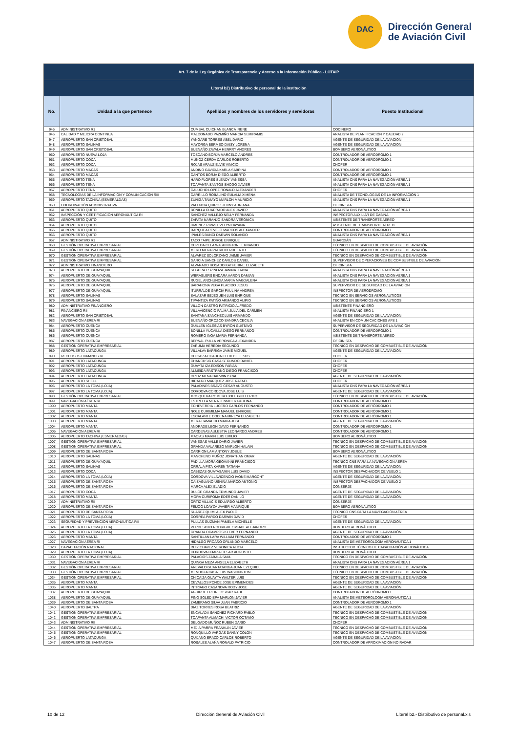DAC
Dirección General
de Aviación Civil
| Art. 7 de la Ley Orgánica de Transparencia y Acceso a la Información Pública - LOTAIP | | | |
| Literal b2) Distributivo de personal de la institución | | | |
| No. | Unidad a la que pertenece | Apellidos y nombres de los servidores y servidoras | Puesto Institucional |
| 945 | ADMINISTRATIVO R1 | CUMBAL CUICHAN BLANCA IRENE | COCINERO |
| 946 | CALIDAD Y MEJORA CONTINUA | MALDONADO PAZMIÑO MARCIA SEMIRAMIS | ANALISTA DE PLANIFICACIÓN Y CALIDAD 2 |
| 947 | AEROPUERTO SAN CRISTÓBAL | YANGARE TORRES ABEL DARIO | AGENTE DE SEGURIDAD DE LA AVIACIÓN |
| 948 | AEROPUERTO SALINAS | MAYORGA BERMEO DAISY LORENA | AGENTE DE SEGURIDAD DE LA AVIACIÓN |
| 949 | AEROPUERTO SAN CRISTÓBAL | BUENAÑO ZAVALA HENRRY ANDRES | BOMBERO AERONÁUTICO |
| 950 | AEROPUERTO NUEVA LOJA | TOSCANO BORJA MARCELO ANDRES | CONTROLADOR DE AERÓDROMO 1 |
| 951 | AEROPUERTO COCA | MUÑOZ CERDA CARLOS ROBERTO | CONTROLADOR DE AERÓDROMO 1 |
| 952 | AEROPUERTO COCA | ROJAS ARAUZ ELVIS VINICIO | CHOFER |
| 953 | AEROPUERTO MACAS | ANDINO GAVIDIA KARLA SABRINA | CONTROLADOR DE AERÓDROMO 1 |
| 954 | AEROPUERTO MACAS | CANTOS BORJA DIEGO ALBERTO | CONTROLADOR DE AERÓDROMO 1 |
| 955 | AEROPUERTO TENA | HARO FLORES SLENDY VANESSA | ANALISTA CNS PARA LA NAVEGACIÓN AÉREA 1 |
| 956 | AEROPUERTO TENA | TOAPANTA SANTOS SHOGO XAVIER | ANALISTA CNS PARA LA NAVEGACIÓN AÉREA 1 |
| 957 | AEROPUERTO TENA | CALUCHO LOPEZ RONALD ALEXANDER | CHOFER |
| 958 | TECNOLOGÍAS DE LA INFORMACIÓN Y COMUNICACIÓN RIII | CARRILLO ROBALINO EULALIA XIMENA | ANALISTA DE TECNOLOGÍAS DE LA INFORMACIÓN 1 |
| 959 | AEROPUERTO TACHINA (ESMERALDAS) | ZUÑIGA TAMAYO MARLON MAURICIO | ANALISTA CNS PARA LA NAVEGACIÓN AÉREA 1 |
| 960 | COORDINACIÓN ADMINISTRATIVA | VALENCIA QUIROZ JENNY ADRIANA | OFICINISTA |
| 961 | AEROPUERTO QUITO | BONILLA CUADRADO ALEX JAVIER | ANALISTA CNS PARA LA NAVEGACIÓN AÉREA 1 |
| 962 | INSPECCIÓN Y CERTIFICACIÓN AERONÁUTICA RI | SANCHEZ VALLEJO NELLY FERNANDA | INSPECTOR AUXILIAR DE CABINA |
| 963 | AEROPUERTO QUITO | ZAPATA NARANJO SANDRA VERONICA | ASISTENTE DE TRANSPORTE AÉREO |
| 964 | AEROPUERTO QUITO | JIMENEZ RIVAS EVELYN DAYANA | ASISTENTE DE TRANSPORTE AÉREO |
| 965 | AEROPUERTO QUITO | DARQUEA REVELO MARCOS ALEXANDER | CONTROLADOR DE AERÓDROMO 1 |
| 966 | AEROPUERTO QUITO | IPIALES BUNCI DARWIN ROLANDO | ANALISTA CNS PARA LA NAVEGACIÓN AÉREA 1 |
| 967 | ADMINISTRATIVO R1 | TACO TAIPE JORGE ENRIQUE | GUARDIÁN |
| 968 | GESTIÓN OPERATIVA EMPRESARIAL | CEPEDA CELA WASHINGTON FERNANDO | TÉCNICO EN DESPACHO DE COMBUSTIBLE DE AVIACIÓN |
| 969 | GESTIÓN OPERATIVA EMPRESARIAL | MERO MERA PATRICIO ROBERTO | TÉCNICO EN DESPACHO DE COMBUSTIBLE DE AVIACIÓN |
| 970 | GESTIÓN OPERATIVA EMPRESARIAL | ALVAREZ SOLORZANO JAIME JAVIER | TÉCNICO EN DESPACHO DE COMBUSTIBLE DE AVIACIÓN |
| 971 | GESTIÓN OPERATIVA EMPRESARIAL | GARCIA SANCHEZ CARLOS DANIEL | SUPERVISOR DE OPERACIONES DE COMBUSTIBLE DE AVIACIÓN |
| 972 | ADMINISTRATIVO FINANCIERO | ALVARADO ROSADO KATHERINE ELIZABETH | OFICINISTA |
| 973 | AEROPUERTO DE GUAYAQUIL | SEGURA ESPINOZA JANINA JUANA | ANALISTA CNS PARA LA NAVEGACIÓN AÉREA 1 |
| 974 | AEROPUERTO DE GUAYAQUIL | WBRASLERS ENDARA AARON DAMIAN | ANALISTA CNS PARA LA NAVEGACIÓN AÉREA 1 |
| 975 | AEROPUERTO DE GUAYAQUIL | RUGEL ANCHUNDIA MARIA MAGDALENA | ANALISTA CNS PARA LA NAVEGACIÓN AÉREA 1 |
| 976 | AEROPUERTO DE GUAYAQUIL | BARAHONA VEGA PLACIDO JESUS | SUPERVISOR DE SEGURIDAD DE LA AVIACIÓN |
| 977 | AEROPUERTO DE GUAYAQUIL | ITURRALDE GARCIA PAULINA ANDREA | INSPECTOR DE AERÓDROMO |
| 978 | AEROPUERTO SALINAS | SALAZAR BEJEGUEN LUIS ENRIQUE | TÉCNICO EN SERVICIOS AERONÁUTICOS |
| 979 | AEROPUERTO SALINAS | TIPANTIZA PATIÑO ARMANDO ALIPIO | TÉCNICO EN SERVICIOS AERONÁUTICOS |
| 980 | ADMINISTRATIVO FINANCIERO | VILLON CASTRO PATRICIO ALFREDO | ASISTENTE FINANCIERO |
| 981 | FINANCIERO RII | VILLAVICENCIO PALMA JULIA DEL CARMEN | ANALISTA FINANCIERO 1 |
| 982 | AEROPUERTO SAN CRISTÓBAL | SANTANA SANCHEZ LUIS ARMANDO | AGENTE DE SEGURIDAD DE LA AVIACIÓN |
| 983 | NAVEGACIÓN AÉREA RI | BUENAÑO OROZCO SANDRA CECILIA | ANALISTA EN COMUNICACIONES AFS 1 |
| 984 | AEROPUERTO CUENCA | GUILLEN IGLESIAS BYRON GUSTAVO | SUPERVISOR DE SEGURIDAD DE LA AVIACIÓN |
| 985 | AEROPUERTO CUENCA | BONILLA YUCAILLA DIEGO FERNANDO | CONTROLADOR DE AERÓDROMO 1 |
| 986 | AEROPUERTO CUENCA | ROMERO INGA MARIA FERNANDA | ASISTENTE DE TRANSPORTE AÉREO |
| 987 | AEROPUERTO CUENCA | BERNAL PULLA VERONICA ALEXANDRA | OFICINISTA |
| 988 | GESTIÓN OPERATIVA EMPRESARIAL | ZARUMA HEREDIA SEGUNDO | TÉCNICO EN DESPACHO DE COMBUSTIBLE DE AVIACIÓN |
| 989 | AEROPUERTO LATACUNGA | VILLALVA BARRIGA JAIME MIGUEL | AGENTE DE SEGURIDAD DE LA AVIACIÓN |
| 990 | RECURSOS HUMANOS RI | CHICAIZA CHAUCA FELIX DE JESUS | CHOFER |
| 991 | AEROPUERTO LATACUNGA | CHANCUSIG CASA SEGUNDO DANIEL | CHOFER |
| 992 | AEROPUERTO LATACUNGA | GUAYTA IZA EDISON FABIAN | CHOFER |
| 993 | AEROPUERTO LATACUNGA | ALMEIDA PASTRANO DIEGO FRANCISCO | CHOFER |
| 994 | AEROPUERTO LATACUNGA | ORTIZ MENA DARWIN ISRAEL | AGENTE DE SEGURIDAD DE LA AVIACIÓN |
| 995 | AEROPUERTO SHELL | HIDALGO MARQUEZ JOSE RAFAEL | CHOFER |
| 996 | AEROPUERTO LA TOMA (LOJA) | PALADINES BRAVO CESAR AUGUSTO | ANALISTA CNS PARA LA NAVEGACIÓN AÉREA 1 |
| 997 | AEROPUERTO LA TOMA (LOJA) | CORDOVA CORDOVA JOSE LUIS | AGENTE DE SEGURIDAD DE LA AVIACIÓN |
| 998 | GESTIÓN OPERATIVA EMPRESARIAL | MOSQUERA ROMERO JOEL GUILLERMO | TÉCNICO EN DESPACHO DE COMBUSTIBLE DE AVIACIÓN |
| 999 | NAVEGACIÓN AÉREA RI | ESTRELLA MENA JENNIFER PAULINA | CONTROLADOR DE AERÓDROMO 1 |
| 1000 | AEROPUERTO MANTA | ECHEVERRIA LUCERO CARLOS FERNANDO | CONTROLADOR DE AERÓDROMO 1 |
| 1001 | AEROPUERTO MANTA | NOLE CURIMILMA MANUEL ENRIQUE | CONTROLADOR DE AERÓDROMO 1 |
| 1002 | AEROPUERTO MANTA | ESCALANTE CODENA MIREYA ELIZABETH | CONTROLADOR DE AERÓDROMO 1 |
| 1003 | AEROPUERTO MANTA | MERA CAMACHO MARIA JOSE | AGENTE DE SEGURIDAD DE LA AVIACIÓN |
| 1004 | AEROPUERTO MANTA | ANDRADE LEON DAVID FERNANDO | CONTROLADOR DE AERÓDROMO 1 |
| 1005 | NAVEGACIÓN AÉREA RI | CARDENAS AULESTIA LEONARDO ANDRES | CONTROLADOR DE AERÓDROMO 1 |
| 1006 | AEROPUERTO TACHINA (ESMERALDAS) | MACIAS MARIN LUIS EMILIO | BOMBERO AERONÁUTICO |
| 1007 | GESTIÓN OPERATIVA EMPRESARIAL | VANEGAS VALLE DARIO JAVIER | TÉCNICO EN DESPACHO DE COMBUSTIBLE DE AVIACIÓN |
| 1008 | GESTIÓN OPERATIVA EMPRESARIAL | GRANDA VALAREZO MARLON HALAIN | TÉCNICO EN DESPACHO DE COMBUSTIBLE DE AVIACIÓN |
| 1009 | AEROPUERTO DE SANTA ROSA | CARRION LAM ANTONY JOSUE | BOMBERO AERONÁUTICO |
| 1010 | AEROPUERTO SALINAS | MANCHENO MUÑOZ JONATHAN OMAR | AGENTE DE SEGURIDAD DE LA AVIACIÓN |
| 1011 | AEROPUERTO DE GUAYAQUIL | PADILLA MORA GEOVANNI FRANCISCO | TÉCNICO CNS PARA LA NAVEGACIÓN AÉREA |
| 1012 | AEROPUERTO SALINAS | ORRALA PITA KAREN TATIANA | AGENTE DE SEGURIDAD DE LA AVIACIÓN |
| 1013 | AEROPUERTO COCA | CABEZAS GUAYASAMIN LUIS DAVID | INSPECTOR DESPACHADOR DE VUELO 1 |
| 1014 | AEROPUERTO LA TOMA (LOJA) | CORDOVA VILLAVICENCIO IVONE MARGOHT | AGENTE DE SEGURIDAD DE LA AVIACIÓN |
| 1015 | AEROPUERTO DE SANTA ROSA | CAISAGUANO USHIÑA MARCO ANTONIO | INSPECTOR DESPACHADOR DE VUELO 2 |
| 1016 | AEROPUERTO DE SANTA ROSA | MARCA ALEX ELADIO | CONSERJE |
| 1017 | AEROPUERTO COCA | DULCE GRANDA EDMUNDO JAVIER | AGENTE DE SEGURIDAD DE LA AVIACIÓN |
| 1018 | AEROPUERTO MANTA | MORA CURIPOMA EDER DANILO | AGENTE DE SEGURIDAD DE LA AVIACIÓN |
| 1019 | ADMINISTRATIVO RII | ORTIZ VILLACIS EDUARDO ALBERTO | CONSERJE |
| 1020 | AEROPUERTO DE SANTA ROSA | FEIJOO LOAYZA JAVIER MANRIQUE | BOMBERO AERONÁUTICO |
| 1021 | AEROPUERTO DE SANTA ROSA | SUAREZ QUIMI ALEX PAOLO | TÉCNICO CNS PARA LA NAVEGACIÓN AÉREA |
| 1022 | AEROPUERTO LA TOMA (LOJA) | CORREA PARDO DARWIN DAVID | CHOFER |
| 1023 | SEGURIDAD Y PREVENCIÓN AERONÁUTICA RIII | PULLAS GUZMAN PAMELA MICHELLE | AGENTE DE SEGURIDAD DE LA AVIACIÓN |
| 1024 | AEROPUERTO LA TOMA (LOJA) | VERDESOTO RODRIGUEZ MIJAIL ALEJANDRO | BOMBERO AERONÁUTICO |
| 1025 | AEROPUERTO LA TOMA (LOJA) | GRANDA OCAMPOS KLEVER FERNANDO | AGENTE DE SEGURIDAD DE LA AVIACIÓN |
| 1026 | AEROPUERTO MANTA | SANTILLAN LARA WILLIAM FERNANDO | CONTROLADOR DE AERÓDROMO 1 |
| 1027 | NAVEGACIÓN AÉREA RI | HIDALGO PROAÑO ORLANDO MARCELO | ANALISTA DE METEOROLOGÍA AERONÁUTICA 1 |
| 1028 | CAPACITACIÓN NACIONAL | RUIZ CHAVEZ VERONICA ALICIA | INSTRUCTOR TÉCNICO DE CAPACITACIÓN AERONÁUTICA |
| 1029 | AEROPUERTO LA TOMA (LOJA) | CORDOVA LOAIZA CESAR AUGUSTO | BOMBERO AERONÁUTICO |
| 1030 | GESTIÓN OPERATIVA EMPRESARIAL | PALACIOS ZABALA SAUL | TÉCNICO EN DESPACHO DE COMBUSTIBLE DE AVIACIÓN |
| 1031 | NAVEGACIÓN AÉREA RI | QUINGA MEZA ANGELA ELIZABETH | ANALISTA CNS PARA LA NAVEGACIÓN AÉREA 1 |
| 1032 | GESTIÓN OPERATIVA EMPRESARIAL | AREVALO GUARTATANGA JUAN EZEQUIEL | TÉCNICO EN DESPACHO DE COMBUSTIBLE DE AVIACIÓN |
| 1033 | GESTIÓN OPERATIVA EMPRESARIAL | MENDOZA CASA LUIS WASHINGTON | TÉCNICO EN DESPACHO DE COMBUSTIBLE DE AVIACIÓN |
| 1034 | GESTIÓN OPERATIVA EMPRESARIAL | CHICAIZA GUAYTA WALTER LUIS | TÉCNICO EN DESPACHO DE COMBUSTIBLE DE AVIACIÓN |
| 1035 | AEROPUERTO MANTA | CEVALLOS PONCE JOSE EPIMENIDES | AGENTE DE SEGURIDAD DE LA AVIACIÓN |
| 1036 | AEROPUERTO MANTA | INTRIAGO CASANOVA RODY JOSE | AGENTE DE SEGURIDAD DE LA AVIACIÓN |
| 1037 | AEROPUERTO DE GUAYAQUIL | AGUIRRE FREIRE OSCAR RAUL | CONTROLADOR DE AERÓDROMO 1 |
| 1038 | AEROPUERTO DE GUAYAQUIL | PINO SOLEDISPA MARLON JAVIER | ANALISTA DE METEOROLOGÍA AERONÁUTICA 1 |
| 1039 | AEROPUERTO DE SANTA ROSA | ZAMBRANO SILVA JUAN FABRICIO | CONTROLADOR DE AERÓDROMO 1 |
| 1040 | AEROPUERTO BALTRA | DIAZ TORRES ROSA BEATRIZ | AGENTE DE SEGURIDAD DE LA AVIACIÓN |
| 1041 | GESTIÓN OPERATIVA EMPRESARIAL | ENCALADA SANCHEZ RICHARD PABLO | TÉCNICO EN DESPACHO DE COMBUSTIBLE DE AVIACIÓN |
| 1042 | GESTIÓN OPERATIVA EMPRESARIAL | TOAPANTA ALMACHI VICTOR OCTAVIO | TÉCNICO EN DESPACHO DE COMBUSTIBLE DE AVIACIÓN |
| 1043 | ADMINISTRATIVO RII | DELGADO MUÑOZ RUBEN DARIO | CHOFER |
| 1044 | GESTIÓN OPERATIVA EMPRESARIAL | MEJIA PARRA FRANKLIN JAVIER | TÉCNICO EN DESPACHO DE COMBUSTIBLE DE AVIACIÓN |
| 1045 | GESTIÓN OPERATIVA EMPRESARIAL | RONQUILLO VARGAS DANNY COLON | TÉCNICO EN DESPACHO DE COMBUSTIBLE DE AVIACIÓN |
| 1046 | AEROPUERTO LATACUNGA | QUIJANO ERAZO CARLOS ROBERTO | AGENTE DE SEGURIDAD DE LA AVIACIÓN |
| 1047 | AEROPUERTO DE SANTA ROSA | ROSALES ALAÑA RONALD PATRICIO | CONTROLADOR DE APROXIMACIÓN NO RADAR |
10 de 12 Dirección General de Aviación Civil Literal b2.- Distributivo de personal.xls